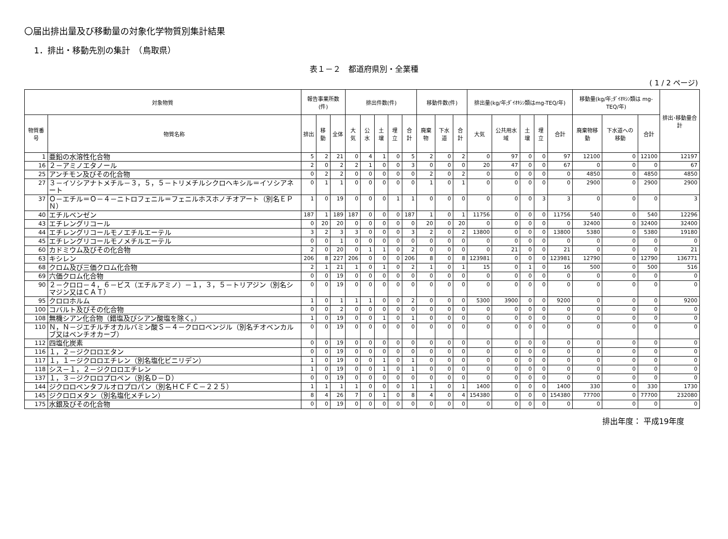〇届出排出量及び移動量の対象化学物質別集計結果
1．排出・移動先別の集計　（鳥取県）
表１－２　都道府県別・全業種
( 1 / 2 ページ)
| 対象物質 | | 報告事業所数(件) | | | 排出件数(件) | | | | | 移動件数(件) | | | 排出量(kg/年;ﾀﾞｲｵｷｼﾝ類はmg-TEQ/年) | | | | | 移動量(kg/年;ﾀﾞｲｵｷｼﾝ類は mg-TEQ/年) | | | 排出･移動量合計 |
| --- | --- | --- | --- | --- | --- | --- | --- | --- | --- | --- | --- | --- | --- | --- | --- | --- | --- | --- | --- | --- | --- |
| 物質番号 | 物質名称 | 排出 | 移動 | 全体 | 大気 | 公水 | 土壌 | 埋立 | 合計 | 廃棄物 | 下水道 | 合計 | 大気 | 公共用水域 | 土壌 | 埋立 | 合計 | 廃棄物移動 | 下水道への移動 | 合計 | |
| 1 | 亜鉛の水溶性化合物 | 5 | 2 | 21 | 0 | 4 | 1 | 0 | 5 | 2 | 0 | 2 | 0 | 97 | 0 | 0 | 97 | 12100 | 0 | 12100 | 12197 |
| 16 | ２－アミノエタノール | 2 | 0 | 2 | 2 | 1 | 0 | 0 | 3 | 0 | 0 | 0 | 20 | 47 | 0 | 0 | 67 | 0 | 0 | 0 | 67 |
| 25 | アンチモン及びその化合物 | 0 | 2 | 2 | 0 | 0 | 0 | 0 | 0 | 2 | 0 | 2 | 0 | 0 | 0 | 0 | 0 | 4850 | 0 | 4850 | 4850 |
| 27 | ３－イソシアナトメチル－３，５，５－トリメチルシクロヘキシル＝イソシアネート | 0 | 1 | 1 | 0 | 0 | 0 | 0 | 0 | 1 | 0 | 1 | 0 | 0 | 0 | 0 | 0 | 2900 | 0 | 2900 | 2900 |
| 37 | Ｏ－エチル＝Ｏ－４－ニトロフェニル＝フェニルホスホノチオアート（別名ＥＰＮ） | 1 | 0 | 19 | 0 | 0 | 0 | 1 | 1 | 0 | 0 | 0 | 0 | 0 | 0 | 3 | 3 | 0 | 0 | 0 | 3 |
| 40 | エチルベンゼン | 187 | 1 | 189 | 187 | 0 | 0 | 0 | 187 | 1 | 0 | 1 | 11756 | 0 | 0 | 0 | 11756 | 540 | 0 | 540 | 12296 |
| 43 | エチレングリコール | 0 | 20 | 20 | 0 | 0 | 0 | 0 | 0 | 20 | 0 | 20 | 0 | 0 | 0 | 0 | 0 | 32400 | 0 | 32400 | 32400 |
| 44 | エチレングリコールモノエチルエーテル | 3 | 2 | 3 | 3 | 0 | 0 | 0 | 3 | 2 | 0 | 2 | 13800 | 0 | 0 | 0 | 13800 | 5380 | 0 | 5380 | 19180 |
| 45 | エチレングリコールモノメチルエーテル | 0 | 0 | 1 | 0 | 0 | 0 | 0 | 0 | 0 | 0 | 0 | 0 | 0 | 0 | 0 | 0 | 0 | 0 | 0 | 0 |
| 60 | カドミウム及びその化合物 | 2 | 0 | 20 | 0 | 1 | 1 | 0 | 2 | 0 | 0 | 0 | 0 | 21 | 0 | 0 | 21 | 0 | 0 | 0 | 21 |
| 63 | キシレン | 206 | 8 | 227 | 206 | 0 | 0 | 0 | 206 | 8 | 0 | 8 | 123981 | 0 | 0 | 0 | 123981 | 12790 | 0 | 12790 | 136771 |
| 68 | クロム及び三価クロム化合物 | 2 | 1 | 21 | 1 | 0 | 1 | 0 | 2 | 1 | 0 | 1 | 15 | 0 | 1 | 0 | 16 | 500 | 0 | 500 | 516 |
| 69 | 六価クロム化合物 | 0 | 0 | 19 | 0 | 0 | 0 | 0 | 0 | 0 | 0 | 0 | 0 | 0 | 0 | 0 | 0 | 0 | 0 | 0 | 0 |
| 90 | ２－クロロ－４，６－ビス（エチルアミノ）－１，３，５－トリアジン（別名シマジン又はＣＡＴ） | 0 | 0 | 19 | 0 | 0 | 0 | 0 | 0 | 0 | 0 | 0 | 0 | 0 | 0 | 0 | 0 | 0 | 0 | 0 | 0 |
| 95 | クロロホルム | 1 | 0 | 1 | 1 | 1 | 0 | 0 | 2 | 0 | 0 | 0 | 5300 | 3900 | 0 | 0 | 9200 | 0 | 0 | 0 | 9200 |
| 100 | コバルト及びその化合物 | 0 | 0 | 2 | 0 | 0 | 0 | 0 | 0 | 0 | 0 | 0 | 0 | 0 | 0 | 0 | 0 | 0 | 0 | 0 | 0 |
| 108 | 無機シアン化合物（錯塩及びシアン酸塩を除く。） | 1 | 0 | 19 | 0 | 0 | 1 | 0 | 1 | 0 | 0 | 0 | 0 | 0 | 0 | 0 | 0 | 0 | 0 | 0 | 0 |
| 110 | Ｎ，Ｎ－ジエチルチオカルバミン酸Ｓ－４－クロロベンジル（別名チオベンカルブ又はベンチオカーブ） | 0 | 0 | 19 | 0 | 0 | 0 | 0 | 0 | 0 | 0 | 0 | 0 | 0 | 0 | 0 | 0 | 0 | 0 | 0 | 0 |
| 112 | 四塩化炭素 | 0 | 0 | 19 | 0 | 0 | 0 | 0 | 0 | 0 | 0 | 0 | 0 | 0 | 0 | 0 | 0 | 0 | 0 | 0 | 0 |
| 116 | １，２－ジクロロエタン | 0 | 0 | 19 | 0 | 0 | 0 | 0 | 0 | 0 | 0 | 0 | 0 | 0 | 0 | 0 | 0 | 0 | 0 | 0 | 0 |
| 117 | １，１－ジクロロエチレン（別名塩化ビニリデン） | 1 | 0 | 19 | 0 | 0 | 1 | 0 | 1 | 0 | 0 | 0 | 0 | 0 | 0 | 0 | 0 | 0 | 0 | 0 | 0 |
| 118 | シス－１，２－ジクロロエチレン | 1 | 0 | 19 | 0 | 0 | 1 | 0 | 1 | 0 | 0 | 0 | 0 | 0 | 0 | 0 | 0 | 0 | 0 | 0 | 0 |
| 137 | １，３－ジクロロプロペン（別名Ｄ－Ｄ） | 0 | 0 | 19 | 0 | 0 | 0 | 0 | 0 | 0 | 0 | 0 | 0 | 0 | 0 | 0 | 0 | 0 | 0 | 0 | 0 |
| 144 | ジクロロペンタフルオロプロパン（別名ＨＣＦＣ－２２５） | 1 | 1 | 1 | 1 | 0 | 0 | 0 | 1 | 1 | 0 | 1 | 1400 | 0 | 0 | 0 | 1400 | 330 | 0 | 330 | 1730 |
| 145 | ジクロロメタン（別名塩化メチレン） | 8 | 4 | 26 | 7 | 0 | 1 | 0 | 8 | 4 | 0 | 4 | 154380 | 0 | 0 | 0 | 154380 | 77700 | 0 | 77700 | 232080 |
| 175 | 水銀及びその化合物 | 0 | 0 | 19 | 0 | 0 | 0 | 0 | 0 | 0 | 0 | 0 | 0 | 0 | 0 | 0 | 0 | 0 | 0 | 0 | 0 |
排出年度： 平成19年度